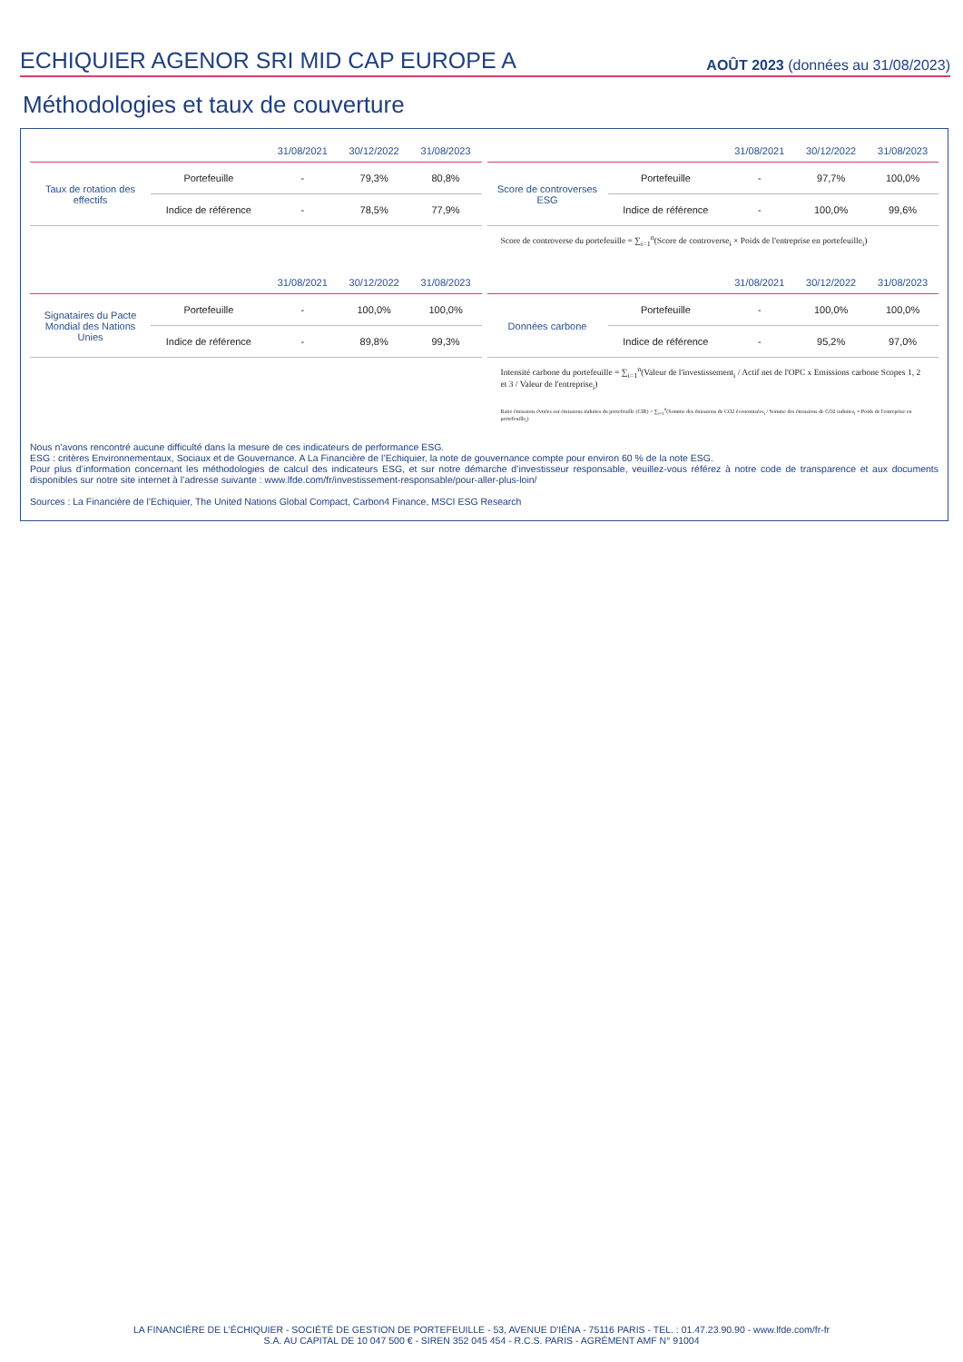ECHIQUIER AGENOR SRI MID CAP EUROPE A
AOÛT 2023 (données au 31/08/2023)
Méthodologies et taux de couverture
| | | 31/08/2021 | 30/12/2022 | 31/08/2023 |
| --- | --- | --- | --- | --- |
| Taux de rotation des effectifs | Portefeuille | - | 79,3% | 80,8% |
| | Indice de référence | - | 78,5% | 77,9% |
| | | 31/08/2021 | 30/12/2022 | 31/08/2023 |
| --- | --- | --- | --- | --- |
| Score de controverses ESG | Portefeuille | - | 97,7% | 100,0% |
| | Indice de référence | - | 100,0% | 99,6% |
Score de controverse du portefeuille = ∑<sub>i=1</sub><sup>n</sup>(Score de controverse<sub>i</sub> × Poids de l'entreprise en portefeuille<sub>i</sub>)
| | | 31/08/2021 | 30/12/2022 | 31/08/2023 |
| --- | --- | --- | --- | --- |
| Signataires du Pacte Mondial des Nations Unies | Portefeuille | - | 100,0% | 100,0% |
| | Indice de référence | - | 89,8% | 99,3% |
| | | 31/08/2021 | 30/12/2022 | 31/08/2023 |
| --- | --- | --- | --- | --- |
| Données carbone | Portefeuille | - | 100,0% | 100,0% |
| | Indice de référence | - | 95,2% | 97,0% |
Intensité carbone du portefeuille = ∑<sub>i=1</sub><sup>n</sup>(Valeur de l'investissement<sub>i</sub> / Actif net de l'OPC x Emissions carbone Scopes 1, 2 et 3 / Valeur de l'entreprise<sub>i</sub>)
Ratio émissions évitées sur émissions induites du portefeuille (CIR) = ∑<sub>i=1</sub><sup>n</sup>(Somme des émissions de CO2 économisées<sub>i</sub> / Somme des émissions de CO2 induites<sub>i</sub> × Poids de l'entreprise en portefeuille<sub>i</sub>)
Nous n’avons rencontré aucune difficulté dans la mesure de ces indicateurs de performance ESG.
ESG : critères Environnementaux, Sociaux et de Gouvernance. A La Financière de l’Echiquier, la note de gouvernance compte pour environ 60 % de la note ESG.
Pour plus d’information concernant les méthodologies de calcul des indicateurs ESG, et sur notre démarche d’investisseur responsable, veuillez-vous référez à notre code de transparence et aux documents disponibles sur notre site internet à l’adresse suivante : www.lfde.com/fr/investissement-responsable/pour-aller-plus-loin/
Sources : La Financière de l’Echiquier, The United Nations Global Compact, Carbon4 Finance, MSCI ESG Research
LA FINANCIÈRE DE L’ÉCHIQUIER - SOCIÉTÉ DE GESTION DE PORTEFEUILLE - 53, AVENUE D'IÉNA - 75116 PARIS - TEL. : 01.47.23.90.90 - www.lfde.com/fr-fr
S.A. AU CAPITAL DE 10 047 500 € - SIREN 352 045 454 - R.C.S. PARIS - AGRÉMENT AMF N° 91004